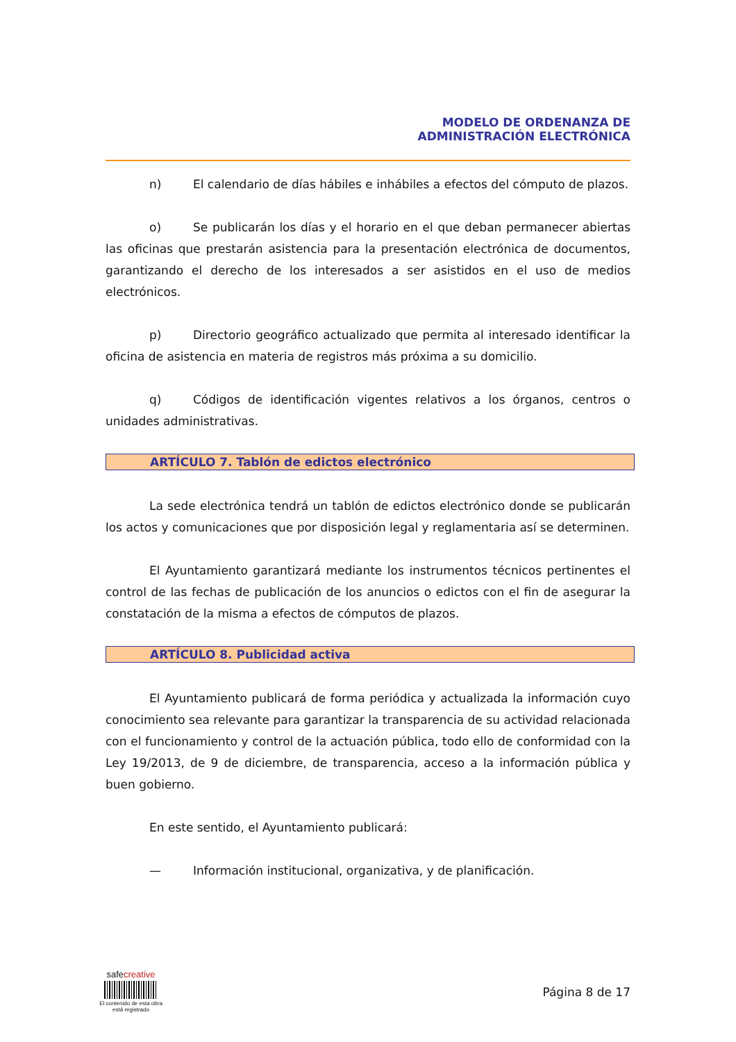MODELO DE ORDENANZA DE
ADMINISTRACIÓN ELECTRÓNICA
n) El calendario de días hábiles e inhábiles a efectos del cómputo de plazos.
o) Se publicarán los días y el horario en el que deban permanecer abiertas las oficinas que prestarán asistencia para la presentación electrónica de documentos, garantizando el derecho de los interesados a ser asistidos en el uso de medios electrónicos.
p) Directorio geográfico actualizado que permita al interesado identificar la oficina de asistencia en materia de registros más próxima a su domicilio.
q) Códigos de identificación vigentes relativos a los órganos, centros o unidades administrativas.
ARTÍCULO 7. Tablón de edictos electrónico
La sede electrónica tendrá un tablón de edictos electrónico donde se publicarán los actos y comunicaciones que por disposición legal y reglamentaria así se determinen.
El Ayuntamiento garantizará mediante los instrumentos técnicos pertinentes el control de las fechas de publicación de los anuncios o edictos con el fin de asegurar la constatación de la misma a efectos de cómputos de plazos.
ARTÍCULO 8. Publicidad activa
El Ayuntamiento publicará de forma periódica y actualizada la información cuyo conocimiento sea relevante para garantizar la transparencia de su actividad relacionada con el funcionamiento y control de la actuación pública, todo ello de conformidad con la Ley 19/2013, de 9 de diciembre, de transparencia, acceso a la información pública y buen gobierno.
En este sentido, el Ayuntamiento publicará:
— Información institucional, organizativa, y de planificación.
safecreative
El contenido de esta obra
está registrado
Página 8 de 17